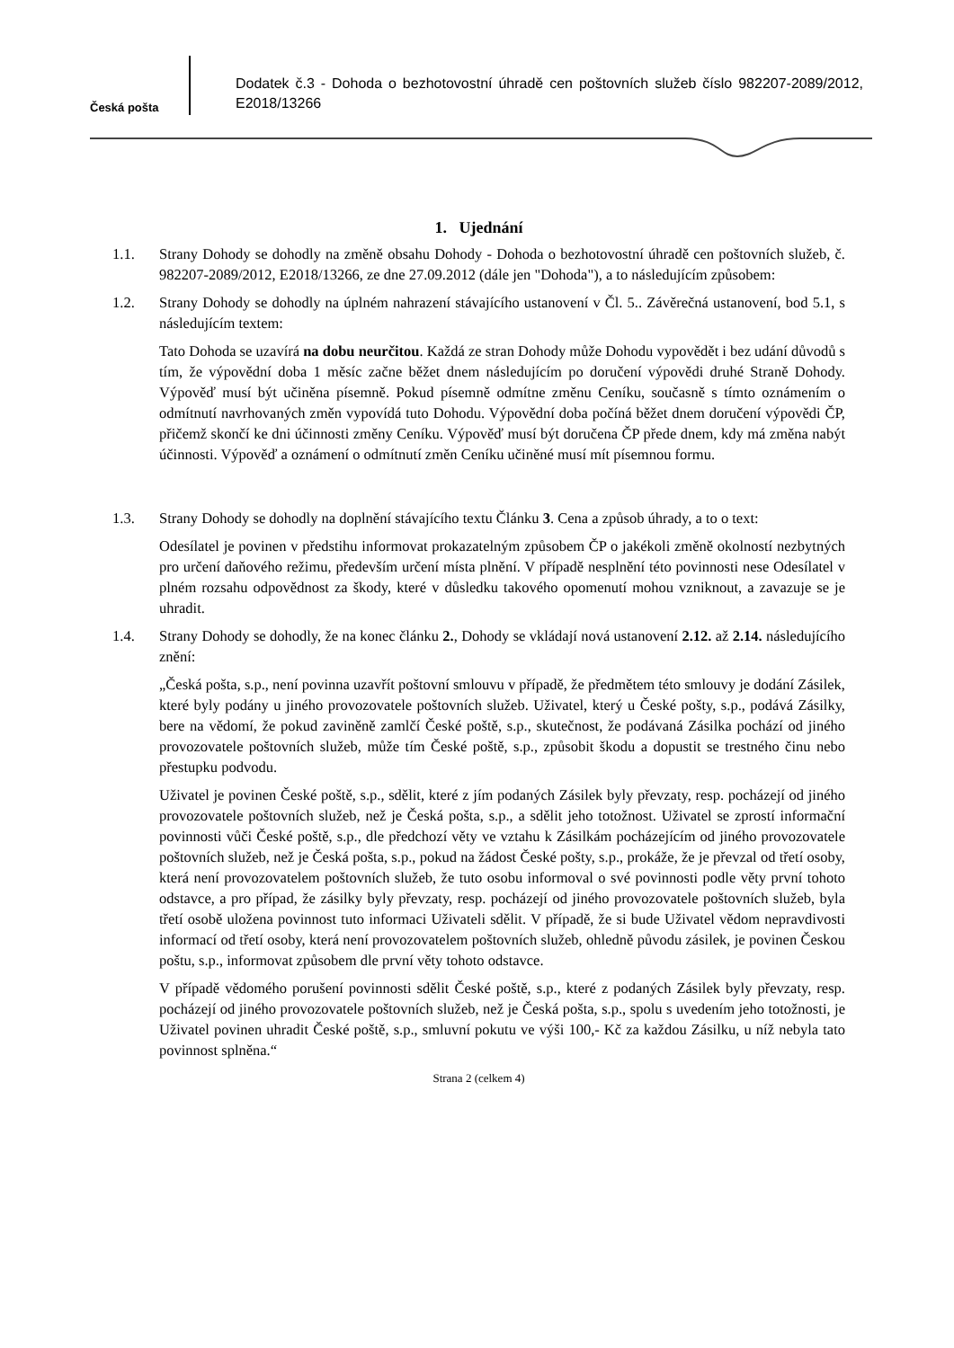Česká pošta
Dodatek č.3 - Dohoda o bezhotovostní úhradě cen poštovních služeb číslo 982207-2089/2012, E2018/13266
1. Ujednání
1.1. Strany Dohody se dohodly na změně obsahu Dohody - Dohoda o bezhotovostní úhradě cen poštovních služeb, č. 982207-2089/2012, E2018/13266, ze dne 27.09.2012 (dále jen "Dohoda"), a to následujícím způsobem:
1.2. Strany Dohody se dohodly na úplném nahrazení stávajícího ustanovení v Čl. 5.. Závěrečná ustanovení, bod 5.1, s následujícím textem:
Tato Dohoda se uzavírá na dobu neurčitou. Každá ze stran Dohody může Dohodu vypovědět i bez udání důvodů s tím, že výpovědní doba 1 měsíc začne běžet dnem následujícím po doručení výpovědi druhé Straně Dohody. Výpověď musí být učiněna písemně. Pokud písemně odmítne změnu Ceníku, současně s tímto oznámením o odmítnutí navrhovaných změn vypovídá tuto Dohodu. Výpovědní doba počíná běžet dnem doručení výpovědi ČP, přičemž skončí ke dni účinnosti změny Ceníku. Výpověď musí být doručena ČP přede dnem, kdy má změna nabýt účinnosti. Výpověď a oznámení o odmítnutí změn Ceníku učiněné musí mít písemnou formu.
1.3. Strany Dohody se dohodly na doplnění stávajícího textu Článku 3. Cena a způsob úhrady, a to o text:
Odesílatel je povinen v předstihu informovat prokazatelným způsobem ČP o jakékoli změně okolností nezbytných pro určení daňového režimu, především určení místa plnění. V případě nesplnění této povinnosti nese Odesílatel v plném rozsahu odpovědnost za škody, které v důsledku takového opomenutí mohou vzniknout, a zavazuje se je uhradit.
1.4. Strany Dohody se dohodly, že na konec článku 2., Dohody se vkládají nová ustanovení 2.12. až 2.14. následujícího znění:
„Česká pošta, s.p., není povinna uzavřít poštovní smlouvu v případě, že předmětem této smlouvy je dodání Zásilek, které byly podány u jiného provozovatele poštovních služeb. Uživatel, který u České pošty, s.p., podává Zásilky, bere na vědomí, že pokud zaviněně zamlčí České poště, s.p., skutečnost, že podávaná Zásilka pochází od jiného provozovatele poštovních služeb, může tím České poště, s.p., způsobit škodu a dopustit se trestného činu nebo přestupku podvodu.
Uživatel je povinen České poště, s.p., sdělit, které z jím podaných Zásilek byly převzaty, resp. pocházejí od jiného provozovatele poštovních služeb, než je Česká pošta, s.p., a sdělit jeho totožnost. Uživatel se zprostí informační povinnosti vůči České poště, s.p., dle předchozí věty ve vztahu k Zásilkám pocházejícím od jiného provozovatele poštovních služeb, než je Česká pošta, s.p., pokud na žádost České pošty, s.p., prokáže, že je převzal od třetí osoby, která není provozovatelem poštovních služeb, že tuto osobu informoval o své povinnosti podle věty první tohoto odstavce, a pro případ, že zásilky byly převzaty, resp. pocházejí od jiného provozovatele poštovních služeb, byla třetí osobě uložena povinnost tuto informaci Uživateli sdělit. V případě, že si bude Uživatel vědom nepravdivosti informací od třetí osoby, která není provozovatelem poštovních služeb, ohledně původu zásilek, je povinen Českou poštu, s.p., informovat způsobem dle první věty tohoto odstavce.
V případě vědomého porušení povinnosti sdělit České poště, s.p., které z podaných Zásilek byly převzaty, resp. pocházejí od jiného provozovatele poštovních služeb, než je Česká pošta, s.p., spolu s uvedením jeho totožnosti, je Uživatel povinen uhradit České poště, s.p., smluvní pokutu ve výši 100,- Kč za každou Zásilku, u níž nebyla tato povinnost splněna.“
Strana 2 (celkem 4)